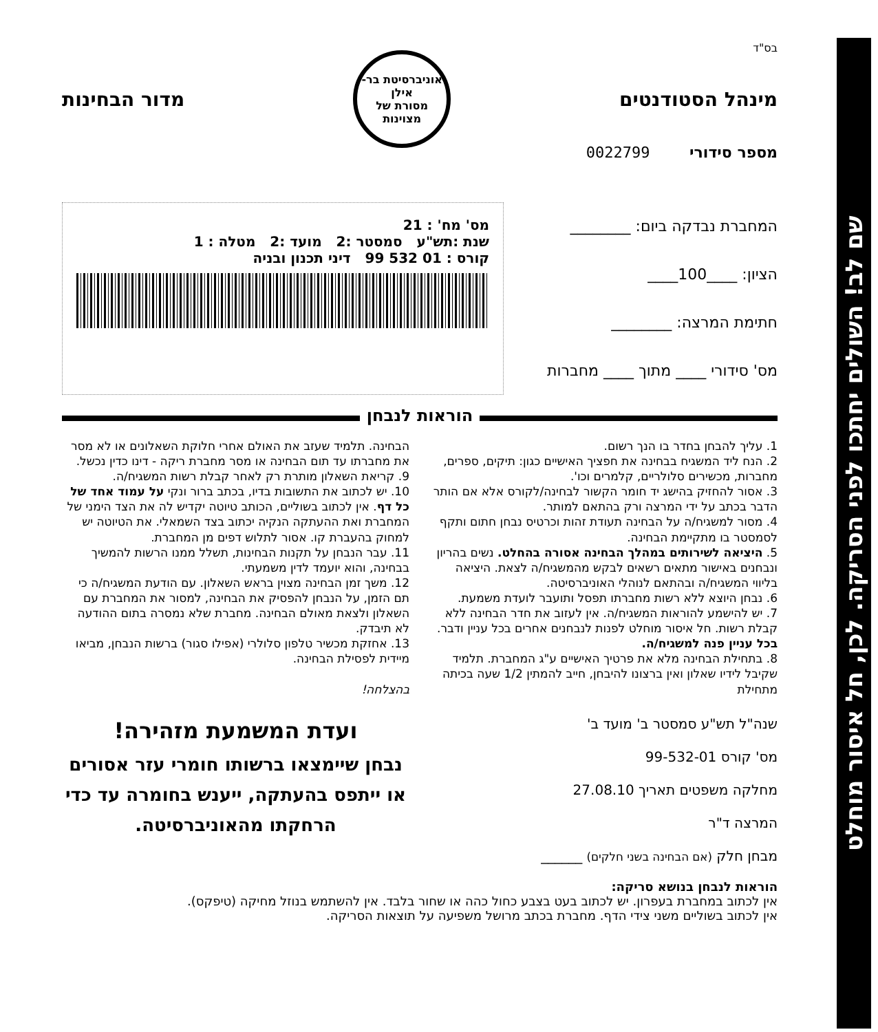שם לב! השולים יחתכו לפני הסריקה. לכן, חל איסור מוחלט
בס"ד
מינהל הסטודנטים
אוניברסיטת בר-אילן
מסורת של מצוינות
מדור הבחינות
מספר סידורי 0022799
המחברת נבדקה ביום: ________
הציון: ____100____
חתימת המרצה: ________
מס' סידורי ____ מתוך ____ מחברות
מס' מח' : 21
שנת :תש"ע סמסטר :2 מועד :2 מטלה : 1
קורס : 01 532 99 דיני תכנון ובניה
הוראות לנבחן
1. עליך להבחן בחדר בו הנך רשום.
2. הנח ליד המשגיח בבחינה את חפציך האישיים כגון: תיקים, ספרים, מחברות, מכשירים סלולריים, קלמרים וכו'.
3. אסור להחזיק בהישג יד חומר הקשור לבחינה/לקורס אלא אם הותר הדבר בכתב על ידי המרצה ורק בהתאם למותר.
4. מסור למשגיח/ה על הבחינה תעודת זהות וכרטיס נבחן חתום ותקף לסמסטר בו מתקיימת הבחינה.
5. היציאה לשירותים במהלך הבחינה אסורה בהחלט. נשים בהריון ונבחנים באישור מתאים רשאים לבקש מהמשגיח/ה לצאת. היציאה בליווי המשגיח/ה ובהתאם לנוהלי האוניברסיטה.
6. נבחן היוצא ללא רשות מחברתו תפסל ותועבר לועדת משמעת.
7. יש להישמע להוראות המשגיח/ה. אין לעזוב את חדר הבחינה ללא קבלת רשות. חל איסור מוחלט לפנות לנבחנים אחרים בכל עניין ודבר. בכל עניין פנה למשגיח/ה.
8. בתחילת הבחינה מלא את פרטיך האישיים ע"ג המחברת. תלמיד שקיבל לידיו שאלון ואין ברצונו להיבחן, חייב להמתין 1/2 שעה בכיתה מתחילת
שנה"ל תש"ע סמסטר ב' מועד ב'
מס' קורס 99-532-01
מחלקה משפטים תאריך 27.08.10
המרצה ד"ר
מבחן חלק (אם הבחינה בשני חלקים) ______
הבחינה. תלמיד שעזב את האולם אחרי חלוקת השאלונים או לא מסר את מחברתו עד תום הבחינה או מסר מחברת ריקה - דינו כדין נכשל.
9. קריאת השאלון מותרת רק לאחר קבלת רשות המשגיח/ה.
10. יש לכתוב את התשובות בדיו, בכתב ברור ונקי על עמוד אחד של כל דף. אין לכתוב בשוליים, הכותב טיוטה יקדיש לה את הצד הימני של המחברת ואת ההעתקה הנקיה יכתוב בצד השמאלי. את הטיוטה יש למחוק בהעברת קו. אסור לתלוש דפים מן המחברת.
11. עבר הנבחן על תקנות הבחינות, תשלל ממנו הרשות להמשיך בבחינה, והוא יועמד לדין משמעתי.
12. משך זמן הבחינה מצוין בראש השאלון. עם הודעת המשגיח/ה כי תם הזמן, על הנבחן להפסיק את הבחינה, למסור את המחברת עם השאלון ולצאת מאולם הבחינה. מחברת שלא נמסרה בתום ההודעה לא תיבדק.
13. אחזקת מכשיר טלפון סלולרי (אפילו סגור) ברשות הנבחן, מביאו מיידית לפסילת הבחינה.
בהצלחה!
ועדת המשמעת מזהירה!
נבחן שיימצאו ברשותו חומרי עזר אסורים או ייתפס בהעתקה, ייענש בחומרה עד כדי הרחקתו מהאוניברסיטה.
הוראות לנבחן בנושא סריקה:
אין לכתוב במחברת בעפרון. יש לכתוב בעט בצבע כחול כהה או שחור בלבד. אין להשתמש בנוזל מחיקה (טיפקס).
אין לכתוב בשוליים משני צידי הדף. מחברת בכתב מרושל משפיעה על תוצאות הסריקה.